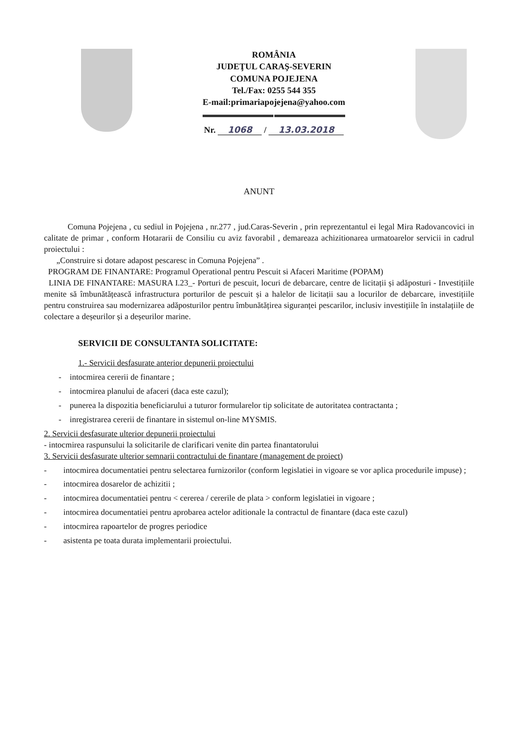ROMÂNIA
JUDEŢUL CARAŞ-SEVERIN
COMUNA POJEJENA
Tel./Fax: 0255 544 355
E-mail:primariapojejena@yahoo.com
Nr. 1068 / 13.03.2018
ANUNT
Comuna Pojejena , cu sediul in Pojejena , nr.277 , jud.Caras-Severin , prin reprezentantul ei legal Mira Radovancovici in calitate de primar , conform Hotararii de Consiliu cu aviz favorabil , demareaza achizitionarea urmatoarelor servicii in cadrul proiectului :
„Construire si dotare adapost pescaresc in Comuna Pojejena” .
PROGRAM DE FINANTARE: Programul Operational pentru Pescuit si Afaceri Maritime (POPAM)
LINIA DE FINANTARE: MASURA I.23_- Porturi de pescuit, locuri de debarcare, centre de licitații și adăposturi - Investițiile menite să îmbunătățească infrastructura porturilor de pescuit și a halelor de licitații sau a locurilor de debarcare, investițiile pentru construirea sau modernizarea adăposturilor pentru îmbunătățirea siguranței pescarilor, inclusiv investițiile în instalațiile de colectare a deșeurilor și a deșeurilor marine.
SERVICII DE CONSULTANTA SOLICITATE:
1.- Servicii desfasurate anterior depunerii proiectului
- intocmirea cererii de finantare ;
- intocmirea planului de afaceri (daca este cazul);
- punerea la dispozitia beneficiarului a tuturor formularelor tip solicitate de autoritatea contractanta ;
- inregistrarea cererii de finantare in sistemul on-line MYSMIS.
2. Servicii desfasurate ulterior depunerii proiectului
- intocmirea raspunsului la solicitarile de clarificari venite din partea finantatorului
3. Servicii desfasurate ulterior semnarii contractului de finantare (management de proiect)
- intocmirea documentatiei pentru selectarea furnizorilor (conform legislatiei in vigoare se vor aplica procedurile impuse) ;
- intocmirea dosarelor de achizitii ;
- intocmirea documentatiei pentru < cererea / cererile de plata > conform legislatiei in vigoare ;
- intocmirea documentatiei pentru aprobarea actelor aditionale la contractul de finantare (daca este cazul)
- intocmirea rapoartelor de progres periodice
- asistenta pe toata durata implementarii proiectului.